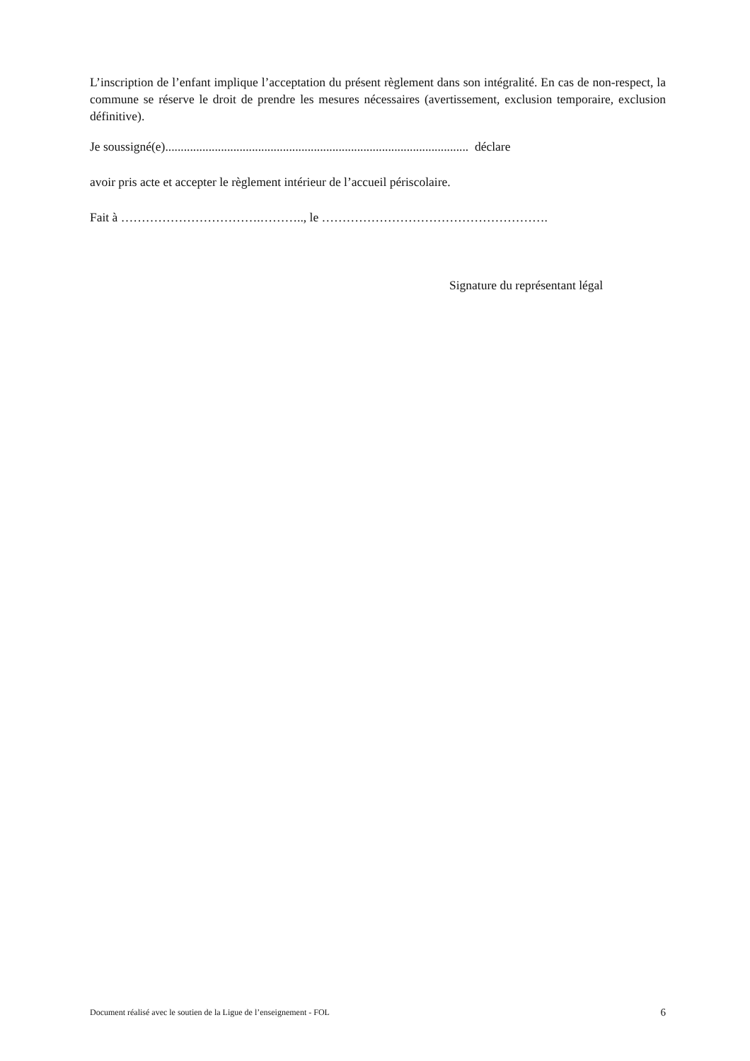L’inscription de l’enfant implique l’acceptation du présent règlement dans son intégralité. En cas de non-respect, la commune se réserve le droit de prendre les mesures nécessaires (avertissement, exclusion temporaire, exclusion définitive).
Je soussigné(e).................................................................................................. déclare
avoir pris acte et accepter le règlement intérieur de l’accueil périscolaire.
Fait à …………………………….……….., le ……………………………………………….
Signature du représentant légal
Document réalisé avec le soutien de la Ligue de l’enseignement - FOL 6